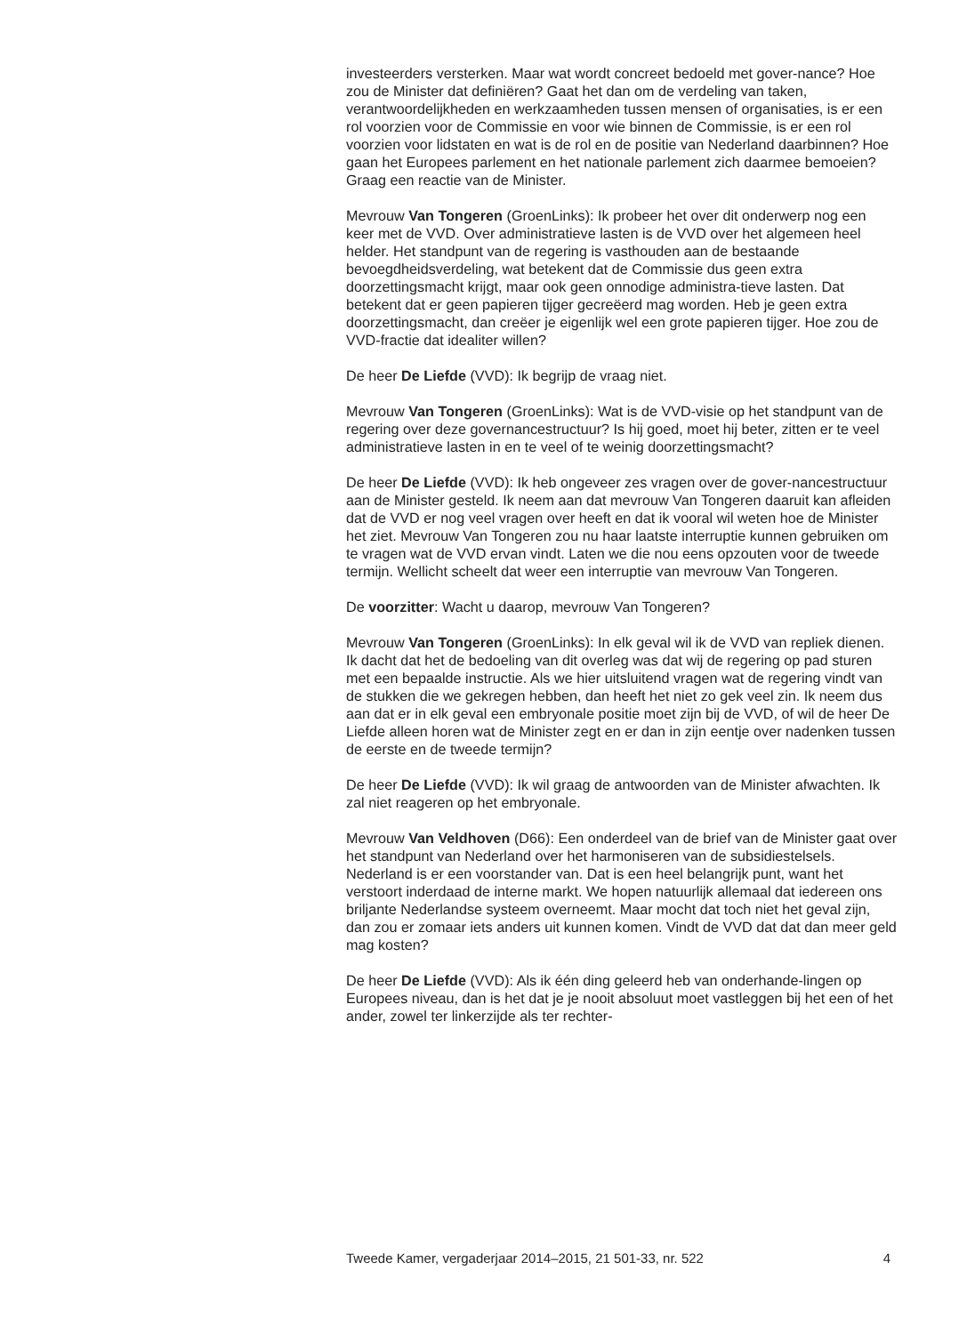investeerders versterken. Maar wat wordt concreet bedoeld met gover-nance? Hoe zou de Minister dat definiëren? Gaat het dan om de verdeling van taken, verantwoordelijkheden en werkzaamheden tussen mensen of organisaties, is er een rol voorzien voor de Commissie en voor wie binnen de Commissie, is er een rol voorzien voor lidstaten en wat is de rol en de positie van Nederland daarbinnen? Hoe gaan het Europees parlement en het nationale parlement zich daarmee bemoeien? Graag een reactie van de Minister.
Mevrouw Van Tongeren (GroenLinks): Ik probeer het over dit onderwerp nog een keer met de VVD. Over administratieve lasten is de VVD over het algemeen heel helder. Het standpunt van de regering is vasthouden aan de bestaande bevoegdheidsverdeling, wat betekent dat de Commissie dus geen extra doorzettingsmacht krijgt, maar ook geen onnodige administra-tieve lasten. Dat betekent dat er geen papieren tijger gecreëerd mag worden. Heb je geen extra doorzettingsmacht, dan creëer je eigenlijk wel een grote papieren tijger. Hoe zou de VVD-fractie dat idealiter willen?
De heer De Liefde (VVD): Ik begrijp de vraag niet.
Mevrouw Van Tongeren (GroenLinks): Wat is de VVD-visie op het standpunt van de regering over deze governancestructuur? Is hij goed, moet hij beter, zitten er te veel administratieve lasten in en te veel of te weinig doorzettingsmacht?
De heer De Liefde (VVD): Ik heb ongeveer zes vragen over de gover-nancestructuur aan de Minister gesteld. Ik neem aan dat mevrouw Van Tongeren daaruit kan afleiden dat de VVD er nog veel vragen over heeft en dat ik vooral wil weten hoe de Minister het ziet. Mevrouw Van Tongeren zou nu haar laatste interruptie kunnen gebruiken om te vragen wat de VVD ervan vindt. Laten we die nou eens opzouten voor de tweede termijn. Wellicht scheelt dat weer een interruptie van mevrouw Van Tongeren.
De voorzitter: Wacht u daarop, mevrouw Van Tongeren?
Mevrouw Van Tongeren (GroenLinks): In elk geval wil ik de VVD van repliek dienen. Ik dacht dat het de bedoeling van dit overleg was dat wij de regering op pad sturen met een bepaalde instructie. Als we hier uitsluitend vragen wat de regering vindt van de stukken die we gekregen hebben, dan heeft het niet zo gek veel zin. Ik neem dus aan dat er in elk geval een embryonale positie moet zijn bij de VVD, of wil de heer De Liefde alleen horen wat de Minister zegt en er dan in zijn eentje over nadenken tussen de eerste en de tweede termijn?
De heer De Liefde (VVD): Ik wil graag de antwoorden van de Minister afwachten. Ik zal niet reageren op het embryonale.
Mevrouw Van Veldhoven (D66): Een onderdeel van de brief van de Minister gaat over het standpunt van Nederland over het harmoniseren van de subsidiestelsels. Nederland is er een voorstander van. Dat is een heel belangrijk punt, want het verstoort inderdaad de interne markt. We hopen natuurlijk allemaal dat iedereen ons briljante Nederlandse systeem overneemt. Maar mocht dat toch niet het geval zijn, dan zou er zomaar iets anders uit kunnen komen. Vindt de VVD dat dat dan meer geld mag kosten?
De heer De Liefde (VVD): Als ik één ding geleerd heb van onderhande-lingen op Europees niveau, dan is het dat je je nooit absoluut moet vastleggen bij het een of het ander, zowel ter linkerzijde als ter rechter-
Tweede Kamer, vergaderjaar 2014–2015, 21 501-33, nr. 522 4